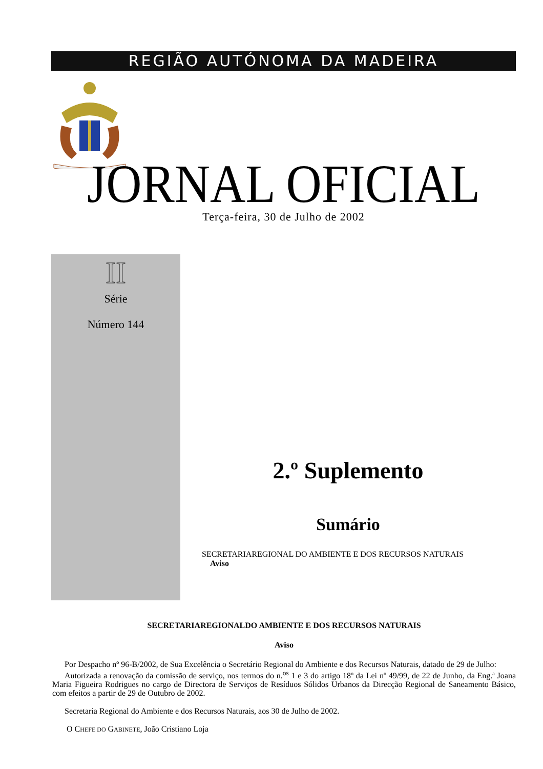REGIÃO AUTÓNOMA DA MADEIRA
JORNAL OFICIAL
Terça-feira, 30 de Julho de 2002
II
Série
Número 144
2.º Suplemento
Sumário
SECRETARIAREGIONAL DO AMBIENTE E DOS RECURSOS NATURAIS
Aviso
SECRETARIAREGIONALDO AMBIENTE E DOS RECURSOS NATURAIS
Aviso
Por Despacho nº 96-B/2002, de Sua Excelência o Secretário Regional do Ambiente e dos Recursos Naturais, datado de 29 de Julho:
Autorizada a renovação da comissão de serviço, nos termos do n.<sup>os</sup> 1 e 3 do artigo 18º da Lei nº 49/99, de 22 de Junho, da Eng.ª Joana Maria Figueira Rodrigues no cargo de Directora de Serviços de Resíduos Sólidos Urbanos da Direcção Regional de Saneamento Básico, com efeitos a partir de 29 de Outubro de 2002.
Secretaria Regional do Ambiente e dos Recursos Naturais, aos 30 de Julho de 2002.
O CHEFE DO GABINETE, João Cristiano Loja